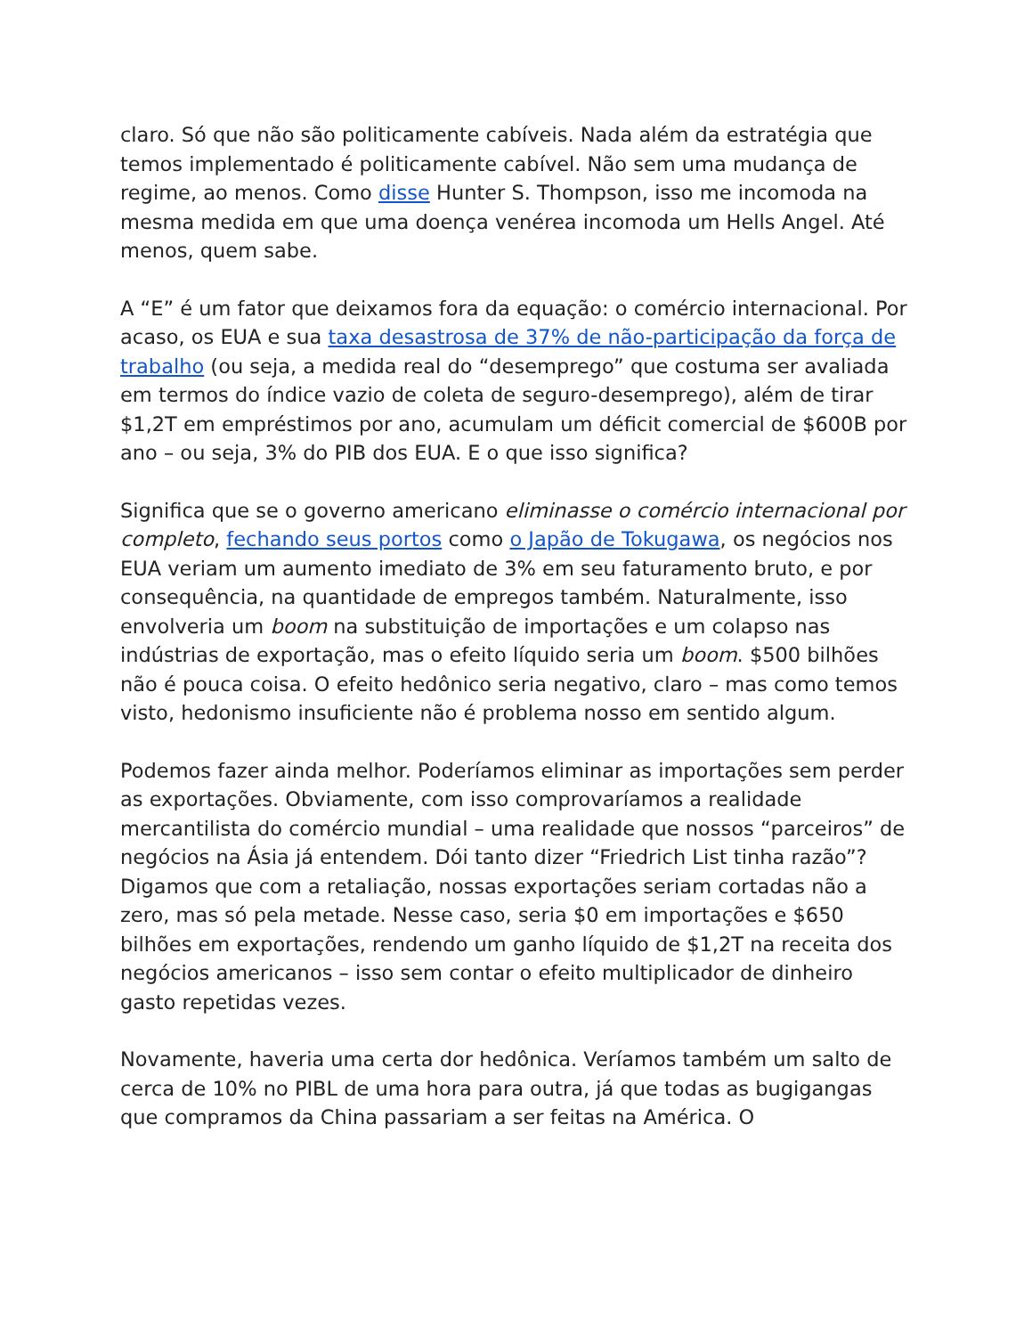claro. Só que não são politicamente cabíveis. Nada além da estratégia que temos implementado é politicamente cabível. Não sem uma mudança de regime, ao menos. Como disse Hunter S. Thompson, isso me incomoda na mesma medida em que uma doença venérea incomoda um Hells Angel. Até menos, quem sabe.
A “E” é um fator que deixamos fora da equação: o comércio internacional. Por acaso, os EUA e sua taxa desastrosa de 37% de não-participação da força de trabalho (ou seja, a medida real do “desemprego” que costuma ser avaliada em termos do índice vazio de coleta de seguro-desemprego), além de tirar $1,2T em empréstimos por ano, acumulam um déficit comercial de $600B por ano – ou seja, 3% do PIB dos EUA. E o que isso significa?
Significa que se o governo americano eliminasse o comércio internacional por completo, fechando seus portos como o Japão de Tokugawa, os negócios nos EUA veriam um aumento imediato de 3% em seu faturamento bruto, e por consequência, na quantidade de empregos também. Naturalmente, isso envolveria um boom na substituição de importações e um colapso nas indústrias de exportação, mas o efeito líquido seria um boom. $500 bilhões não é pouca coisa. O efeito hedônico seria negativo, claro – mas como temos visto, hedonismo insuficiente não é problema nosso em sentido algum.
Podemos fazer ainda melhor. Poderíamos eliminar as importações sem perder as exportações. Obviamente, com isso comprovaríamos a realidade mercantilista do comércio mundial – uma realidade que nossos “parceiros” de negócios na Ásia já entendem. Dói tanto dizer “Friedrich List tinha razão”? Digamos que com a retaliação, nossas exportações seriam cortadas não a zero, mas só pela metade. Nesse caso, seria $0 em importações e $650 bilhões em exportações, rendendo um ganho líquido de $1,2T na receita dos negócios americanos – isso sem contar o efeito multiplicador de dinheiro gasto repetidas vezes.
Novamente, haveria uma certa dor hedônica. Veríamos também um salto de cerca de 10% no PIBL de uma hora para outra, já que todas as bugigangas que compramos da China passariam a ser feitas na América. O